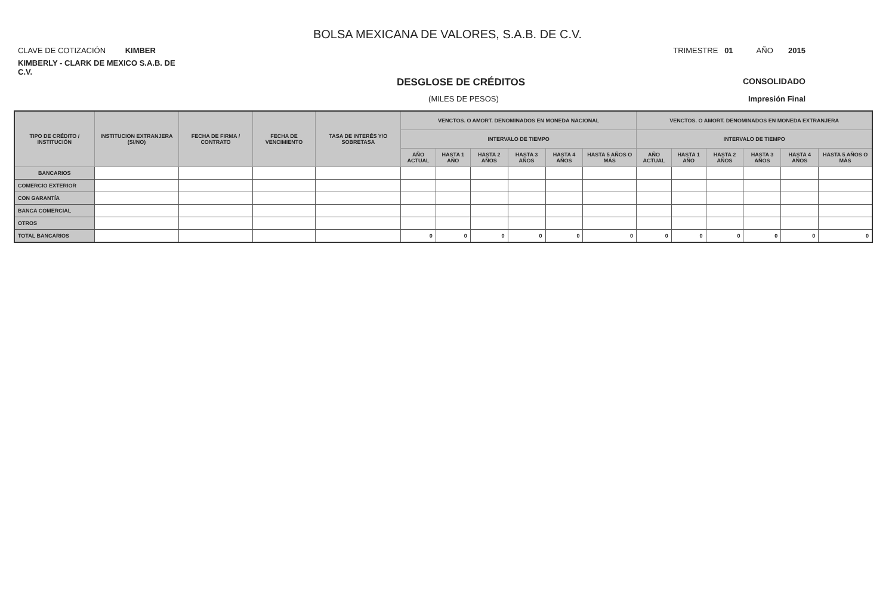BOLSA MEXICANA DE VALORES, S.A.B. DE C.V.
CLAVE DE COTIZACIÓN KIMBER
TRIMESTRE 01 AÑO 2015
KIMBERLY - CLARK DE MEXICO S.A.B. DE C.V.
DESGLOSE DE CRÉDITOS
CONSOLIDADO
(MILES DE PESOS) Impresión Final
| TIPO DE CRÉDITO / INSTITUCIÓN | INSTITUCION EXTRANJERA (SI/NO) | FECHA DE FIRMA / CONTRATO | FECHA DE VENCIMIENTO | TASA DE INTERÉS Y/O SOBRETASA | VENCTOS. O AMORT. DENOMINADOS EN MONEDA NACIONAL | | | | | | VENCTOS. O AMORT. DENOMINADOS EN MONEDA EXTRANJERA | | | | | |
| --- | --- | --- | --- | --- | --- | --- | --- | --- | --- | --- | --- | --- | --- | --- | --- | --- |
| | | | | | INTERVALO DE TIEMPO | | | | | | INTERVALO DE TIEMPO | | | | | |
| | | | | | AÑO ACTUAL | HASTA 1 AÑO | HASTA 2 AÑOS | HASTA 3 AÑOS | HASTA 4 AÑOS | HASTA 5 AÑOS O MÁS | AÑO ACTUAL | HASTA 1 AÑO | HASTA 2 AÑOS | HASTA 3 AÑOS | HASTA 4 AÑOS | HASTA 5 AÑOS O MÁS |
| BANCARIOS | | | | | | | | | | | | | | | | |
| COMERCIO EXTERIOR | | | | | | | | | | | | | | | | |
| CON GARANTÍA | | | | | | | | | | | | | | | | |
| BANCA COMERCIAL | | | | | | | | | | | | | | | | |
| OTROS | | | | | | | | | | | | | | | | |
| TOTAL BANCARIOS | | | | | 0 | 0 | 0 | 0 | 0 | 0 | 0 | 0 | 0 | 0 | 0 | 0 |